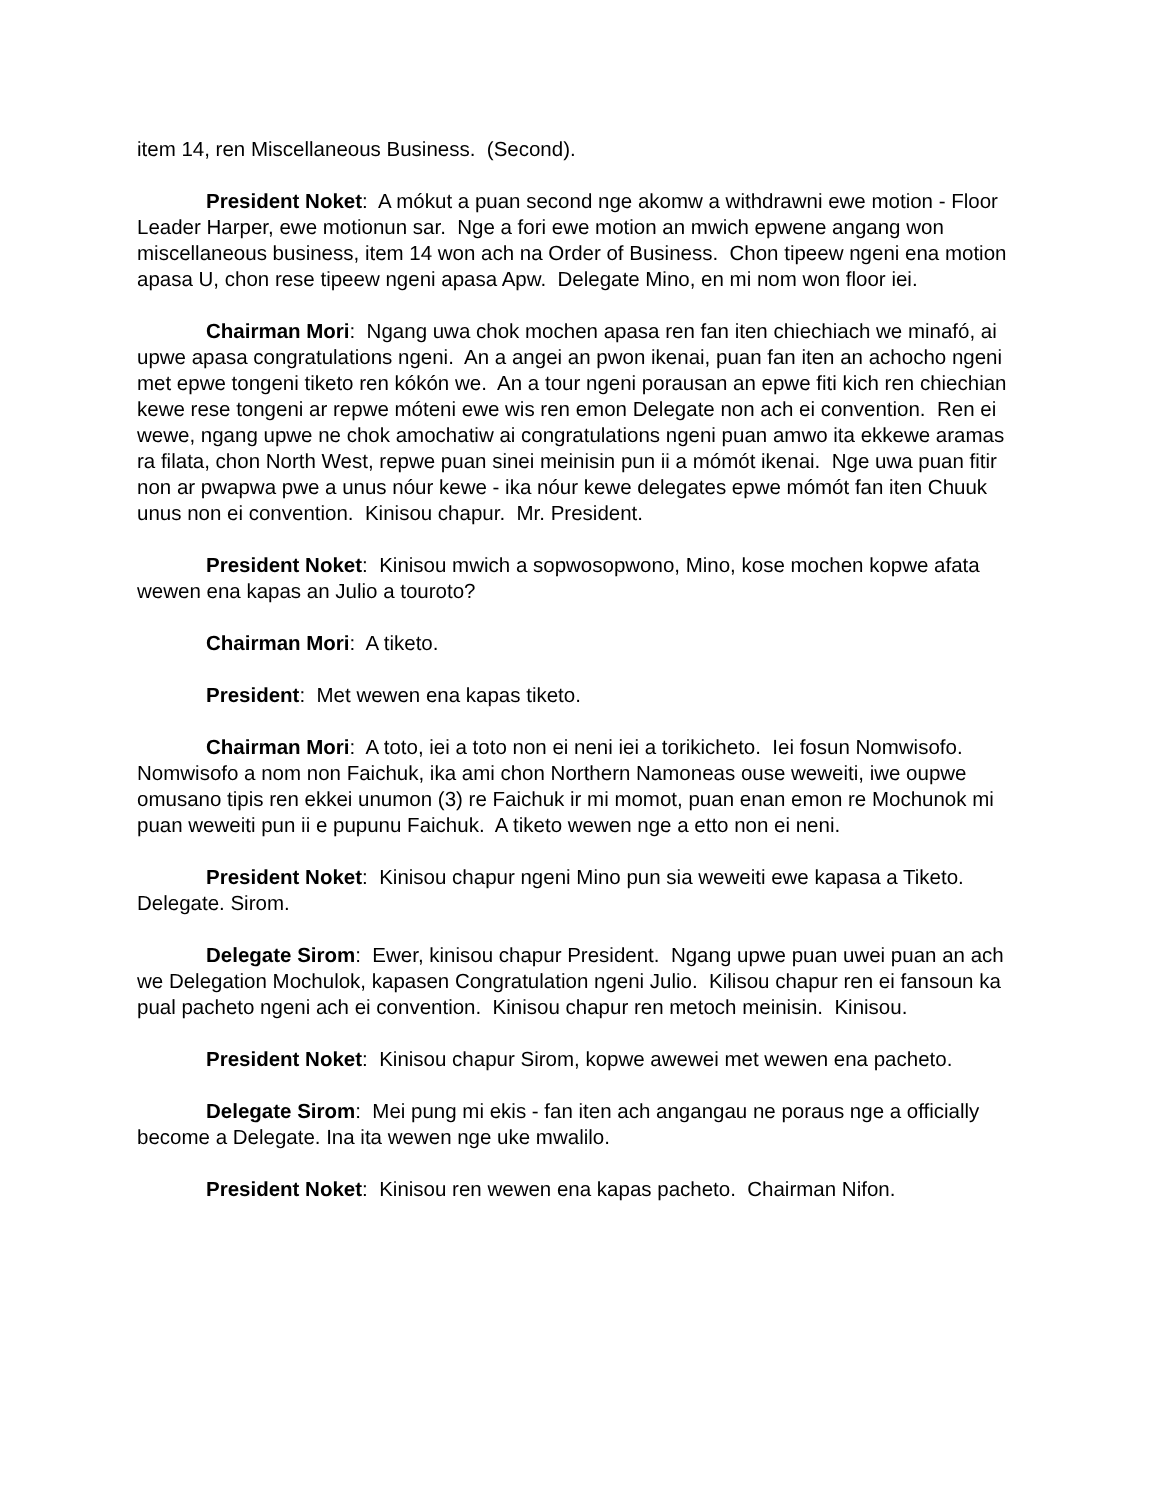item 14, ren Miscellaneous Business. (Second).
President Noket: A mókut a puan second nge akomw a withdrawni ewe motion - Floor Leader Harper, ewe motionun sar. Nge a fori ewe motion an mwich epwene angang won miscellaneous business, item 14 won ach na Order of Business. Chon tipeew ngeni ena motion apasa U, chon rese tipeew ngeni apasa Apw. Delegate Mino, en mi nom won floor iei.
Chairman Mori: Ngang uwa chok mochen apasa ren fan iten chiechiach we minafó, ai upwe apasa congratulations ngeni. An a angei an pwon ikenai, puan fan iten an achocho ngeni met epwe tongeni tiketo ren kókón we. An a tour ngeni porausan an epwe fiti kich ren chiechian kewe rese tongeni ar repwe móteni ewe wis ren emon Delegate non ach ei convention. Ren ei wewe, ngang upwe ne chok amochatiw ai congratulations ngeni puan amwo ita ekkewe aramas ra filata, chon North West, repwe puan sinei meinisin pun ii a mómót ikenai. Nge uwa puan fitir non ar pwapwa pwe a unus nóur kewe - ika nóur kewe delegates epwe mómót fan iten Chuuk unus non ei convention. Kinisou chapur. Mr. President.
President Noket: Kinisou mwich a sopwosopwono, Mino, kose mochen kopwe afata wewen ena kapas an Julio a touroto?
Chairman Mori: A tiketo.
President: Met wewen ena kapas tiketo.
Chairman Mori: A toto, iei a toto non ei neni iei a torikicheto. Iei fosun Nomwisofo. Nomwisofo a nom non Faichuk, ika ami chon Northern Namoneas ouse weweiti, iwe oupwe omusano tipis ren ekkei unumon (3) re Faichuk ir mi momot, puan enan emon re Mochunok mi puan weweiti pun ii e pupunu Faichuk. A tiketo wewen nge a etto non ei neni.
President Noket: Kinisou chapur ngeni Mino pun sia weweiti ewe kapasa a Tiketo. Delegate. Sirom.
Delegate Sirom: Ewer, kinisou chapur President. Ngang upwe puan uwei puan an ach we Delegation Mochulok, kapasen Congratulation ngeni Julio. Kilisou chapur ren ei fansoun ka pual pacheto ngeni ach ei convention. Kinisou chapur ren metoch meinisin. Kinisou.
President Noket: Kinisou chapur Sirom, kopwe awewei met wewen ena pacheto.
Delegate Sirom: Mei pung mi ekis - fan iten ach angangau ne poraus nge a officially become a Delegate. Ina ita wewen nge uke mwalilo.
President Noket: Kinisou ren wewen ena kapas pacheto. Chairman Nifon.